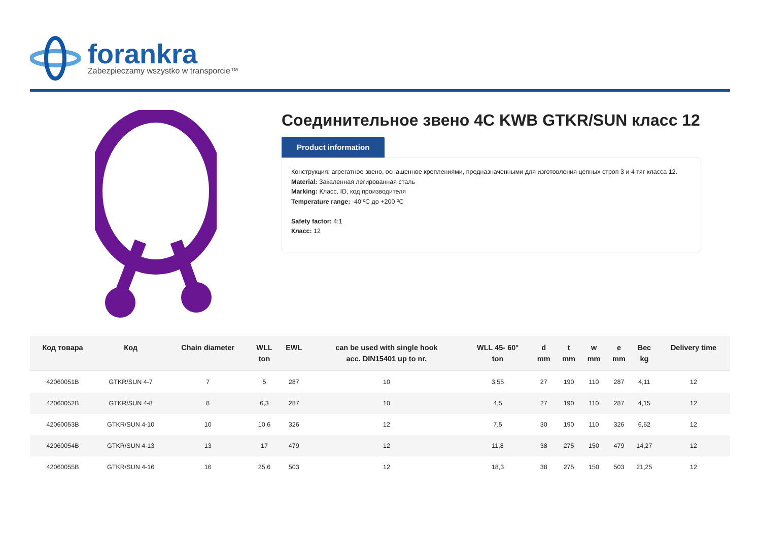forankra
Zabezpieczamy wszystko w transporcie™
Соединительное звено 4C KWB GTKR/SUN класс 12
Product information
Конструкция: агрегатное звено, оснащенное креплениями, предназначенными для изготовления цепных строп 3 и 4 тяг класса 12.
Material: Закаленная легированная сталь
Marking: Класс, ID, код производителя
Temperature range: -40 ºC до +200 ºC
Safety factor: 4:1
Класс: 12
| Код товара | Код | Chain diameter | WLL ton | EWL | can be used with single hook acc. DIN15401 up to nr. | WLL 45- 60° ton | d mm | t mm | w mm | e mm | Вес kg | Delivery time |
| --- | --- | --- | --- | --- | --- | --- | --- | --- | --- | --- | --- | --- |
| 42060051B | GTKR/SUN 4-7 | 7 | 5 | 287 | 10 | 3,55 | 27 | 190 | 110 | 287 | 4,11 | 12 |
| 42060052B | GTKR/SUN 4-8 | 8 | 6,3 | 287 | 10 | 4,5 | 27 | 190 | 110 | 287 | 4,15 | 12 |
| 42060053B | GTKR/SUN 4-10 | 10 | 10,6 | 326 | 12 | 7,5 | 30 | 190 | 110 | 326 | 6,62 | 12 |
| 42060054B | GTKR/SUN 4-13 | 13 | 17 | 479 | 12 | 11,8 | 38 | 275 | 150 | 479 | 14,27 | 12 |
| 42060055B | GTKR/SUN 4-16 | 16 | 25,6 | 503 | 12 | 18,3 | 38 | 275 | 150 | 503 | 21,25 | 12 |